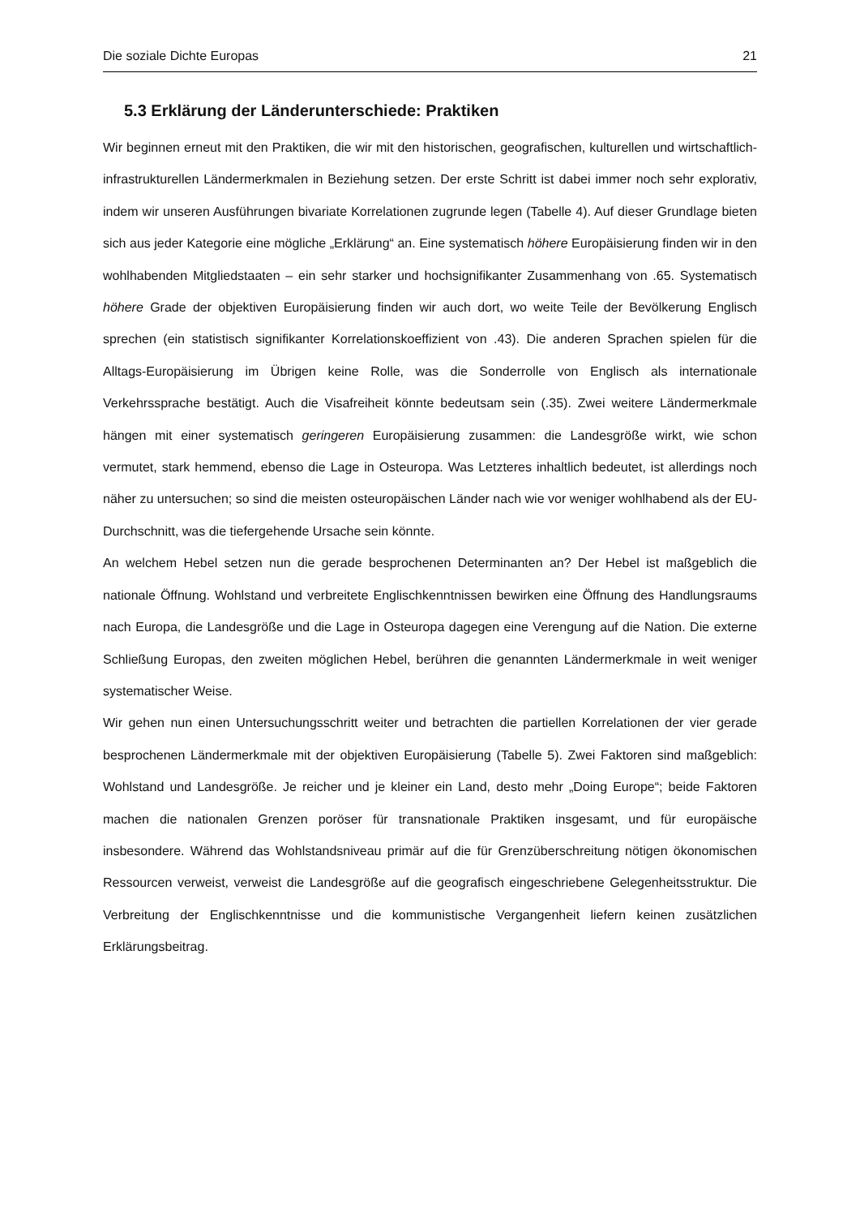Die soziale Dichte Europas 21
5.3 Erklärung der Länderunterschiede: Praktiken
Wir beginnen erneut mit den Praktiken, die wir mit den historischen, geografischen, kulturellen und wirtschaftlich-infrastrukturellen Ländermerkmalen in Beziehung setzen. Der erste Schritt ist dabei immer noch sehr explorativ, indem wir unseren Ausführungen bivariate Korrelationen zugrunde legen (Tabelle 4). Auf dieser Grundlage bieten sich aus jeder Kategorie eine mögliche „Erklärung“ an. Eine systematisch höhere Europäisierung finden wir in den wohlhabenden Mitgliedstaaten – ein sehr starker und hochsignifikanter Zusammenhang von .65. Systematisch höhere Grade der objektiven Europäisierung finden wir auch dort, wo weite Teile der Bevölkerung Englisch sprechen (ein statistisch signifikanter Korrelationskoeffizient von .43). Die anderen Sprachen spielen für die Alltags-Europäisierung im Übrigen keine Rolle, was die Sonderrolle von Englisch als internationale Verkehrssprache bestätigt. Auch die Visafreiheit könnte bedeutsam sein (.35). Zwei weitere Ländermerkmale hängen mit einer systematisch geringeren Europäisierung zusammen: die Landesgröße wirkt, wie schon vermutet, stark hemmend, ebenso die Lage in Osteuropa. Was Letzteres inhaltlich bedeutet, ist allerdings noch näher zu untersuchen; so sind die meisten osteuropäischen Länder nach wie vor weniger wohlhabend als der EU-Durchschnitt, was die tiefergehende Ursache sein könnte.
An welchem Hebel setzen nun die gerade besprochenen Determinanten an? Der Hebel ist maßgeblich die nationale Öffnung. Wohlstand und verbreitete Englischkenntnissen bewirken eine Öffnung des Handlungsraums nach Europa, die Landesgröße und die Lage in Osteuropa dagegen eine Verengung auf die Nation. Die externe Schließung Europas, den zweiten möglichen Hebel, berühren die genannten Ländermerkmale in weit weniger systematischer Weise.
Wir gehen nun einen Untersuchungsschritt weiter und betrachten die partiellen Korrelationen der vier gerade besprochenen Ländermerkmale mit der objektiven Europäisierung (Tabelle 5). Zwei Faktoren sind maßgeblich: Wohlstand und Landesgröße. Je reicher und je kleiner ein Land, desto mehr „Doing Europe“; beide Faktoren machen die nationalen Grenzen poröser für transnationale Praktiken insgesamt, und für europäische insbesondere. Während das Wohlstandsniveau primär auf die für Grenzüberschreitung nötigen ökonomischen Ressourcen verweist, verweist die Landesgröße auf die geografisch eingeschriebene Gelegenheitsstruktur. Die Verbreitung der Englischkenntnisse und die kommunistische Vergangenheit liefern keinen zusätzlichen Erklärungsbeitrag.